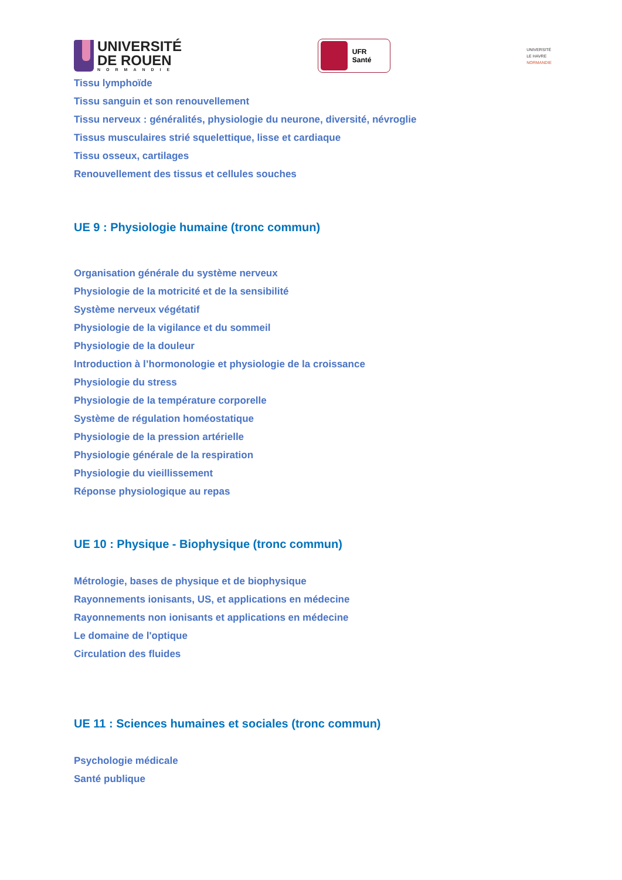UNIVERSITÉ
DE ROUEN
NORMANDIE
UFR Santé
UNIVERSITÉ
LE HAVRE
NORMANDIE
Tissu lymphoïde
Tissu sanguin et son renouvellement
Tissu nerveux : généralités, physiologie du neurone, diversité, névroglie
Tissus musculaires strié squelettique, lisse et cardiaque
Tissu osseux, cartilages
Renouvellement des tissus et cellules souches
UE 9 : Physiologie humaine (tronc commun)
Organisation générale du système nerveux
Physiologie de la motricité et de la sensibilité
Système nerveux végétatif
Physiologie de la vigilance et du sommeil
Physiologie de la douleur
Introduction à l’hormonologie et physiologie de la croissance
Physiologie du stress
Physiologie de la température corporelle
Système de régulation homéostatique
Physiologie de la pression artérielle
Physiologie générale de la respiration
Physiologie du vieillissement
Réponse physiologique au repas
UE 10 : Physique - Biophysique (tronc commun)
Métrologie, bases de physique et de biophysique
Rayonnements ionisants, US, et applications en médecine
Rayonnements non ionisants et applications en médecine
Le domaine de l'optique
Circulation des fluides
UE 11 : Sciences humaines et sociales (tronc commun)
Psychologie médicale
Santé publique